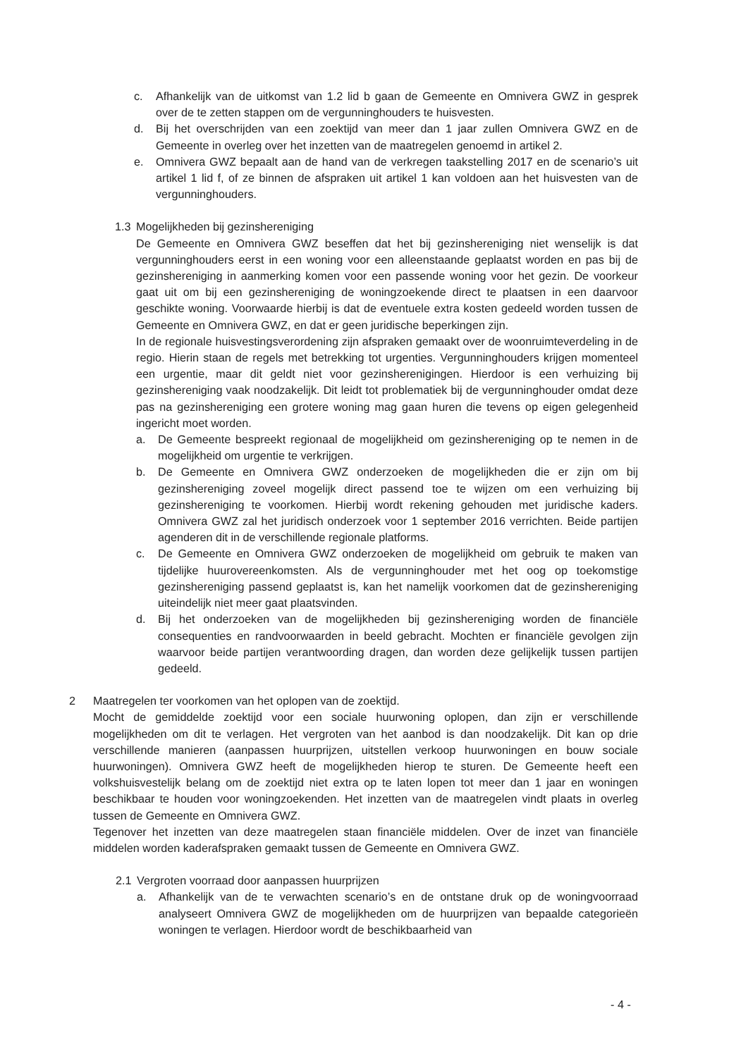c. Afhankelijk van de uitkomst van 1.2 lid b gaan de Gemeente en Omnivera GWZ in gesprek over de te zetten stappen om de vergunninghouders te huisvesten.
d. Bij het overschrijden van een zoektijd van meer dan 1 jaar zullen Omnivera GWZ en de Gemeente in overleg over het inzetten van de maatregelen genoemd in artikel 2.
e. Omnivera GWZ bepaalt aan de hand van de verkregen taakstelling 2017 en de scenario’s uit artikel 1 lid f, of ze binnen de afspraken uit artikel 1 kan voldoen aan het huisvesten van de vergunninghouders.
1.3 Mogelijkheden bij gezinshereniging
De Gemeente en Omnivera GWZ beseffen dat het bij gezinshereniging niet wenselijk is dat vergunninghouders eerst in een woning voor een alleenstaande geplaatst worden en pas bij de gezinshereniging in aanmerking komen voor een passende woning voor het gezin. De voorkeur gaat uit om bij een gezinshereniging de woningzoekende direct te plaatsen in een daarvoor geschikte woning. Voorwaarde hierbij is dat de eventuele extra kosten gedeeld worden tussen de Gemeente en Omnivera GWZ, en dat er geen juridische beperkingen zijn.
In de regionale huisvestingsverordening zijn afspraken gemaakt over de woonruimteverdeling in de regio. Hierin staan de regels met betrekking tot urgenties. Vergunninghouders krijgen momenteel een urgentie, maar dit geldt niet voor gezinsherenigingen. Hierdoor is een verhuizing bij gezinshereniging vaak noodzakelijk. Dit leidt tot problematiek bij de vergunninghouder omdat deze pas na gezinshereniging een grotere woning mag gaan huren die tevens op eigen gelegenheid ingericht moet worden.
a. De Gemeente bespreekt regionaal de mogelijkheid om gezinshereniging op te nemen in de mogelijkheid om urgentie te verkrijgen.
b. De Gemeente en Omnivera GWZ onderzoeken de mogelijkheden die er zijn om bij gezinshereniging zoveel mogelijk direct passend toe te wijzen om een verhuizing bij gezinshereniging te voorkomen. Hierbij wordt rekening gehouden met juridische kaders. Omnivera GWZ zal het juridisch onderzoek voor 1 september 2016 verrichten. Beide partijen agenderen dit in de verschillende regionale platforms.
c. De Gemeente en Omnivera GWZ onderzoeken de mogelijkheid om gebruik te maken van tijdelijke huurovereenkomsten. Als de vergunninghouder met het oog op toekomstige gezinshereniging passend geplaatst is, kan het namelijk voorkomen dat de gezinshereniging uiteindelijk niet meer gaat plaatsvinden.
d. Bij het onderzoeken van de mogelijkheden bij gezinshereniging worden de financiële consequenties en randvoorwaarden in beeld gebracht. Mochten er financiële gevolgen zijn waarvoor beide partijen verantwoording dragen, dan worden deze gelijkelijk tussen partijen gedeeld.
2 Maatregelen ter voorkomen van het oplopen van de zoektijd.
Mocht de gemiddelde zoektijd voor een sociale huurwoning oplopen, dan zijn er verschillende mogelijkheden om dit te verlagen. Het vergroten van het aanbod is dan noodzakelijk. Dit kan op drie verschillende manieren (aanpassen huurprijzen, uitstellen verkoop huurwoningen en bouw sociale huurwoningen). Omnivera GWZ heeft de mogelijkheden hierop te sturen. De Gemeente heeft een volkshuisvestelijk belang om de zoektijd niet extra op te laten lopen tot meer dan 1 jaar en woningen beschikbaar te houden voor woningzoekenden. Het inzetten van de maatregelen vindt plaats in overleg tussen de Gemeente en Omnivera GWZ.
Tegenover het inzetten van deze maatregelen staan financiële middelen. Over de inzet van financiële middelen worden kaderafspraken gemaakt tussen de Gemeente en Omnivera GWZ.
2.1 Vergroten voorraad door aanpassen huurprijzen
a. Afhankelijk van de te verwachten scenario’s en de ontstane druk op de woningvoorraad analyseert Omnivera GWZ de mogelijkheden om de huurprijzen van bepaalde categorieën woningen te verlagen. Hierdoor wordt de beschikbaarheid van
- 4 -